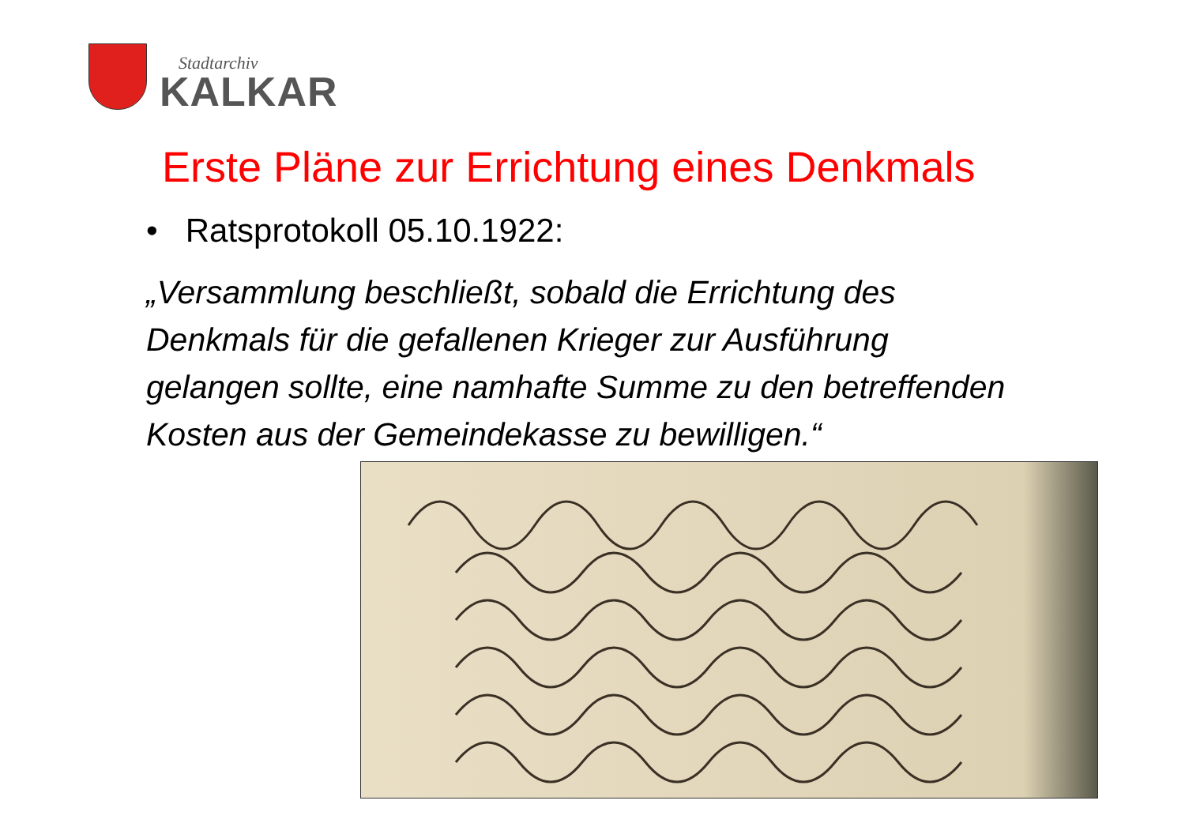Stadtarchiv
KALKAR
Erste Pläne zur Errichtung eines Denkmals
• Ratsprotokoll 05.10.1922:
„Versammlung beschließt, sobald die Errichtung des Denkmals für die gefallenen Krieger zur Ausführung gelangen sollte, eine namhafte Summe zu den betreffenden Kosten aus der Gemeindekasse zu bewilligen.“